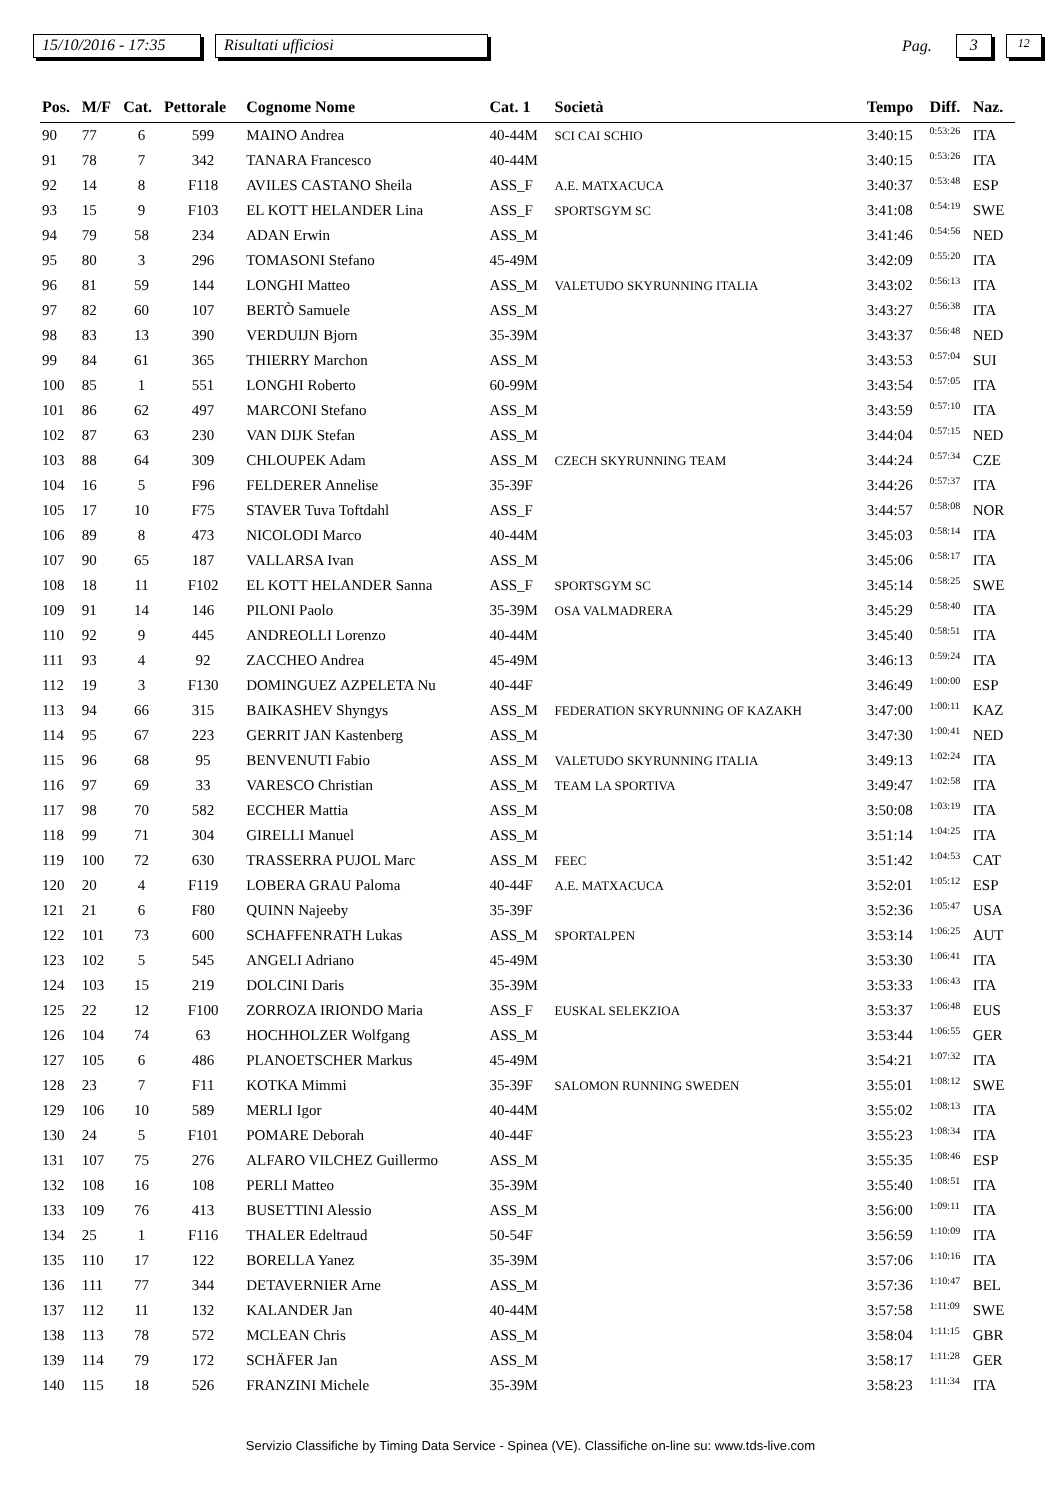15/10/2016 - 17:35 Risultati ufficiosi Pag. 3 12
| Pos. | M/F | Cat. | Pettorale | Cognome Nome | Cat. 1 | Società | Tempo | Diff. | Naz. |
| --- | --- | --- | --- | --- | --- | --- | --- | --- | --- |
| 90 | 77 | 6 | 599 | MAINO Andrea | 40-44M | SCI CAI SCHIO | 3:40:15 | 0:53:26 | ITA |
| 91 | 78 | 7 | 342 | TANARA Francesco | 40-44M | | 3:40:15 | 0:53:26 | ITA |
| 92 | 14 | 8 | F118 | AVILES CASTANO Sheila | ASS_F | A.E. MATXACUCA | 3:40:37 | 0:53:48 | ESP |
| 93 | 15 | 9 | F103 | EL KOTT HELANDER Lina | ASS_F | SPORTSGYM SC | 3:41:08 | 0:54:19 | SWE |
| 94 | 79 | 58 | 234 | ADAN Erwin | ASS_M | | 3:41:46 | 0:54:56 | NED |
| 95 | 80 | 3 | 296 | TOMASONI Stefano | 45-49M | | 3:42:09 | 0:55:20 | ITA |
| 96 | 81 | 59 | 144 | LONGHI Matteo | ASS_M | VALETUDO SKYRUNNING ITALIA | 3:43:02 | 0:56:13 | ITA |
| 97 | 82 | 60 | 107 | BERTÒ Samuele | ASS_M | | 3:43:27 | 0:56:38 | ITA |
| 98 | 83 | 13 | 390 | VERDUIJN Bjorn | 35-39M | | 3:43:37 | 0:56:48 | NED |
| 99 | 84 | 61 | 365 | THIERRY Marchon | ASS_M | | 3:43:53 | 0:57:04 | SUI |
| 100 | 85 | 1 | 551 | LONGHI Roberto | 60-99M | | 3:43:54 | 0:57:05 | ITA |
| 101 | 86 | 62 | 497 | MARCONI Stefano | ASS_M | | 3:43:59 | 0:57:10 | ITA |
| 102 | 87 | 63 | 230 | VAN DIJK Stefan | ASS_M | | 3:44:04 | 0:57:15 | NED |
| 103 | 88 | 64 | 309 | CHLOUPEK Adam | ASS_M | CZECH SKYRUNNING TEAM | 3:44:24 | 0:57:34 | CZE |
| 104 | 16 | 5 | F96 | FELDERER Annelise | 35-39F | | 3:44:26 | 0:57:37 | ITA |
| 105 | 17 | 10 | F75 | STAVER Tuva Toftdahl | ASS_F | | 3:44:57 | 0:58:08 | NOR |
| 106 | 89 | 8 | 473 | NICOLODI Marco | 40-44M | | 3:45:03 | 0:58:14 | ITA |
| 107 | 90 | 65 | 187 | VALLARSA Ivan | ASS_M | | 3:45:06 | 0:58:17 | ITA |
| 108 | 18 | 11 | F102 | EL KOTT HELANDER Sanna | ASS_F | SPORTSGYM SC | 3:45:14 | 0:58:25 | SWE |
| 109 | 91 | 14 | 146 | PILONI Paolo | 35-39M | OSA VALMADRERA | 3:45:29 | 0:58:40 | ITA |
| 110 | 92 | 9 | 445 | ANDREOLLI Lorenzo | 40-44M | | 3:45:40 | 0:58:51 | ITA |
| 111 | 93 | 4 | 92 | ZACCHEO Andrea | 45-49M | | 3:46:13 | 0:59:24 | ITA |
| 112 | 19 | 3 | F130 | DOMINGUEZ AZPELETA Nu | 40-44F | | 3:46:49 | 1:00:00 | ESP |
| 113 | 94 | 66 | 315 | BAIKASHEV Shyngys | ASS_M | FEDERATION SKYRUNNING OF KAZAKH | 3:47:00 | 1:00:11 | KAZ |
| 114 | 95 | 67 | 223 | GERRIT JAN Kastenberg | ASS_M | | 3:47:30 | 1:00:41 | NED |
| 115 | 96 | 68 | 95 | BENVENUTI Fabio | ASS_M | VALETUDO SKYRUNNING ITALIA | 3:49:13 | 1:02:24 | ITA |
| 116 | 97 | 69 | 33 | VARESCO Christian | ASS_M | TEAM LA SPORTIVA | 3:49:47 | 1:02:58 | ITA |
| 117 | 98 | 70 | 582 | ECCHER Mattia | ASS_M | | 3:50:08 | 1:03:19 | ITA |
| 118 | 99 | 71 | 304 | GIRELLI Manuel | ASS_M | | 3:51:14 | 1:04:25 | ITA |
| 119 | 100 | 72 | 630 | TRASSERRA PUJOL Marc | ASS_M | FEEC | 3:51:42 | 1:04:53 | CAT |
| 120 | 20 | 4 | F119 | LOBERA GRAU Paloma | 40-44F | A.E. MATXACUCA | 3:52:01 | 1:05:12 | ESP |
| 121 | 21 | 6 | F80 | QUINN Najeeby | 35-39F | | 3:52:36 | 1:05:47 | USA |
| 122 | 101 | 73 | 600 | SCHAFFENRATH Lukas | ASS_M | SPORTALPEN | 3:53:14 | 1:06:25 | AUT |
| 123 | 102 | 5 | 545 | ANGELI Adriano | 45-49M | | 3:53:30 | 1:06:41 | ITA |
| 124 | 103 | 15 | 219 | DOLCINI Daris | 35-39M | | 3:53:33 | 1:06:43 | ITA |
| 125 | 22 | 12 | F100 | ZORROZA IRIONDO Maria | ASS_F | EUSKAL SELEKZIOA | 3:53:37 | 1:06:48 | EUS |
| 126 | 104 | 74 | 63 | HOCHHOLZER Wolfgang | ASS_M | | 3:53:44 | 1:06:55 | GER |
| 127 | 105 | 6 | 486 | PLANOETSCHER Markus | 45-49M | | 3:54:21 | 1:07:32 | ITA |
| 128 | 23 | 7 | F11 | KOTKA Mimmi | 35-39F | SALOMON RUNNING SWEDEN | 3:55:01 | 1:08:12 | SWE |
| 129 | 106 | 10 | 589 | MERLI Igor | 40-44M | | 3:55:02 | 1:08:13 | ITA |
| 130 | 24 | 5 | F101 | POMARE Deborah | 40-44F | | 3:55:23 | 1:08:34 | ITA |
| 131 | 107 | 75 | 276 | ALFARO VILCHEZ Guillermo | ASS_M | | 3:55:35 | 1:08:46 | ESP |
| 132 | 108 | 16 | 108 | PERLI Matteo | 35-39M | | 3:55:40 | 1:08:51 | ITA |
| 133 | 109 | 76 | 413 | BUSETTINI Alessio | ASS_M | | 3:56:00 | 1:09:11 | ITA |
| 134 | 25 | 1 | F116 | THALER Edeltraud | 50-54F | | 3:56:59 | 1:10:09 | ITA |
| 135 | 110 | 17 | 122 | BORELLA Yanez | 35-39M | | 3:57:06 | 1:10:16 | ITA |
| 136 | 111 | 77 | 344 | DETAVERNIER Arne | ASS_M | | 3:57:36 | 1:10:47 | BEL |
| 137 | 112 | 11 | 132 | KALANDER Jan | 40-44M | | 3:57:58 | 1:11:09 | SWE |
| 138 | 113 | 78 | 572 | MCLEAN Chris | ASS_M | | 3:58:04 | 1:11:15 | GBR |
| 139 | 114 | 79 | 172 | SCHÄFER Jan | ASS_M | | 3:58:17 | 1:11:28 | GER |
| 140 | 115 | 18 | 526 | FRANZINI Michele | 35-39M | | 3:58:23 | 1:11:34 | ITA |
Servizio Classifiche by Timing Data Service - Spinea (VE). Classifiche on-line su: www.tds-live.com